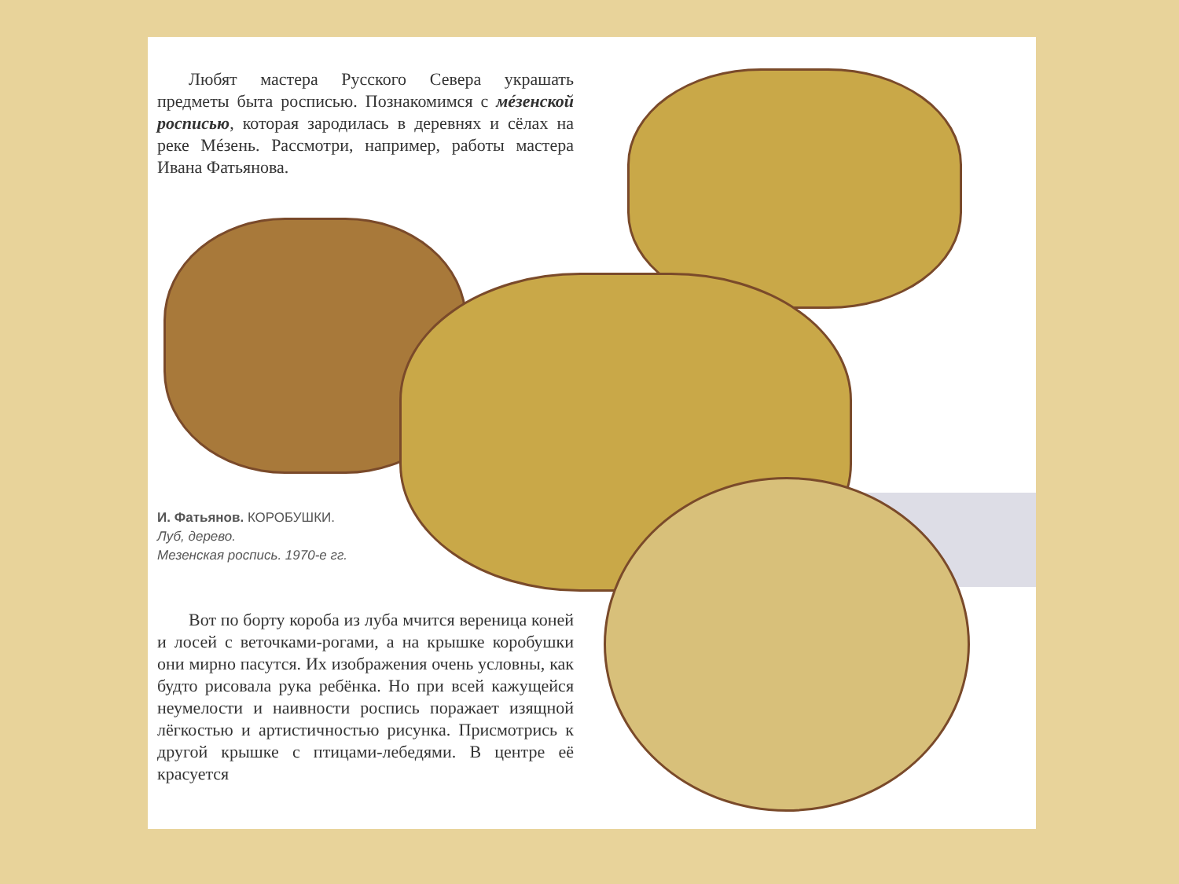Любят мастера Русского Севера украшать предметы быта росписью. Познакомимся с мéзенской росписью, которая зародилась в деревнях и сёлах на реке Мéзень. Рассмотри, например, работы мастера Ивана Фатьянова.
И. Фатьянов. КОРОБУШКИ.
Луб, дерево.
Мезенская роспись. 1970-е гг.
Вот по борту короба из луба мчится вереница коней и лосей с веточками-рогами, а на крышке коробушки они мирно пасутся. Их изображения очень условны, как будто рисовала рука ребёнка. Но при всей кажущейся неумелости и наивности роспись поражает изящной лёгкостью и артистичностью рисунка. Присмотрись к другой крышке с птицами-лебедями. В центре её красуется